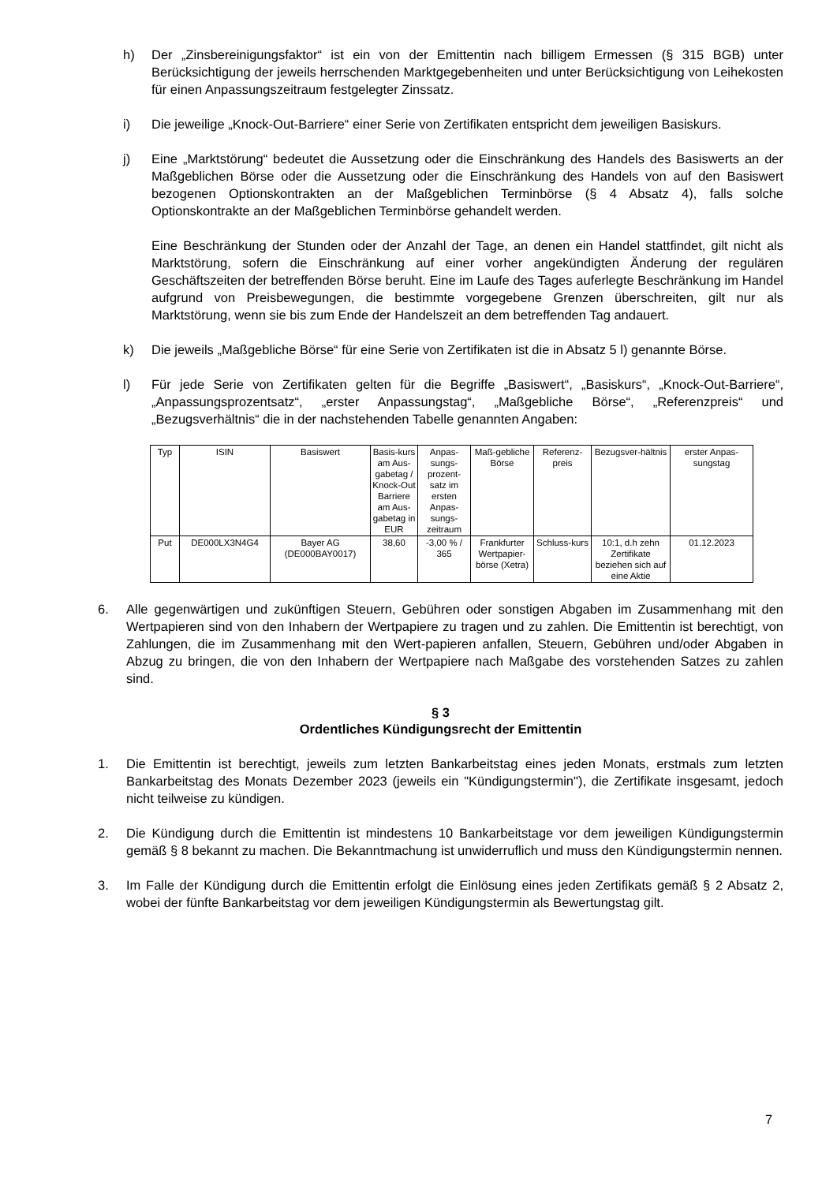h) Der „Zinsbereinigungsfaktor“ ist ein von der Emittentin nach billigem Ermessen (§ 315 BGB) unter Berücksichtigung der jeweils herrschenden Marktgegebenheiten und unter Berücksichtigung von Leihekosten für einen Anpassungszeitraum festgelegter Zinssatz.
i) Die jeweilige „Knock-Out-Barriere“ einer Serie von Zertifikaten entspricht dem jeweiligen Basiskurs.
j) Eine „Marktstörung“ bedeutet die Aussetzung oder die Einschränkung des Handels des Basiswerts an der Maßgeblichen Börse oder die Aussetzung oder die Einschränkung des Handels von auf den Basiswert bezogenen Optionskontrakten an der Maßgeblichen Terminbörse (§ 4 Absatz 4), falls solche Optionskontrakte an der Maßgeblichen Terminbörse gehandelt werden.
Eine Beschränkung der Stunden oder der Anzahl der Tage, an denen ein Handel stattfindet, gilt nicht als Marktstörung, sofern die Einschränkung auf einer vorher angekündigten Änderung der regulären Geschäftszeiten der betreffenden Börse beruht. Eine im Laufe des Tages auferlegte Beschränkung im Handel aufgrund von Preisbewegungen, die bestimmte vorgegebene Grenzen überschreiten, gilt nur als Marktstörung, wenn sie bis zum Ende der Handelszeit an dem betreffenden Tag andauert.
k) Die jeweils „Maßgebliche Börse“ für eine Serie von Zertifikaten ist die in Absatz 5 l) genannte Börse.
l) Für jede Serie von Zertifikaten gelten für die Begriffe „Basiswert“, „Basiskurs“, „Knock-Out-Barriere“, „Anpassungsprozentsatz“, „erster Anpassungstag“, „Maßgebliche Börse“, „Referenzpreis“ und „Bezugsverhältnis“ die in der nachstehenden Tabelle genannten Angaben:
| Typ | ISIN | Basiswert | Basis-kurs am Aus-gabetag / Knock-Out Barriere am Aus-gabetag in EUR | Anpas-sungs-prozent-satz im ersten Anpas-sungs-zeitraum | Maß-gebliche Börse | Referenz-preis | Bezugsver-hältnis | erster Anpas-sungstag |
| --- | --- | --- | --- | --- | --- | --- | --- | --- |
| Put | DE000LX3N4G4 | Bayer AG (DE000BAY0017) | 38,60 | -3,00 % / 365 | Frankfurter Wertpapier-börse (Xetra) | Schluss-kurs | 10:1, d.h zehn Zertifikate beziehen sich auf eine Aktie | 01.12.2023 |
6. Alle gegenwärtigen und zukünftigen Steuern, Gebühren oder sonstigen Abgaben im Zusammenhang mit den Wertpapieren sind von den Inhabern der Wertpapiere zu tragen und zu zahlen. Die Emittentin ist berechtigt, von Zahlungen, die im Zusammenhang mit den Wert-papieren anfallen, Steuern, Gebühren und/oder Abgaben in Abzug zu bringen, die von den Inhabern der Wertpapiere nach Maßgabe des vorstehenden Satzes zu zahlen sind.
§ 3
Ordentliches Kündigungsrecht der Emittentin
1. Die Emittentin ist berechtigt, jeweils zum letzten Bankarbeitstag eines jeden Monats, erstmals zum letzten Bankarbeitstag des Monats Dezember 2023 (jeweils ein "Kündigungstermin"), die Zertifikate insgesamt, jedoch nicht teilweise zu kündigen.
2. Die Kündigung durch die Emittentin ist mindestens 10 Bankarbeitstage vor dem jeweiligen Kündigungstermin gemäß § 8 bekannt zu machen. Die Bekanntmachung ist unwiderruflich und muss den Kündigungstermin nennen.
3. Im Falle der Kündigung durch die Emittentin erfolgt die Einlösung eines jeden Zertifikats gemäß § 2 Absatz 2, wobei der fünfte Bankarbeitstag vor dem jeweiligen Kündigungstermin als Bewertungstag gilt.
7